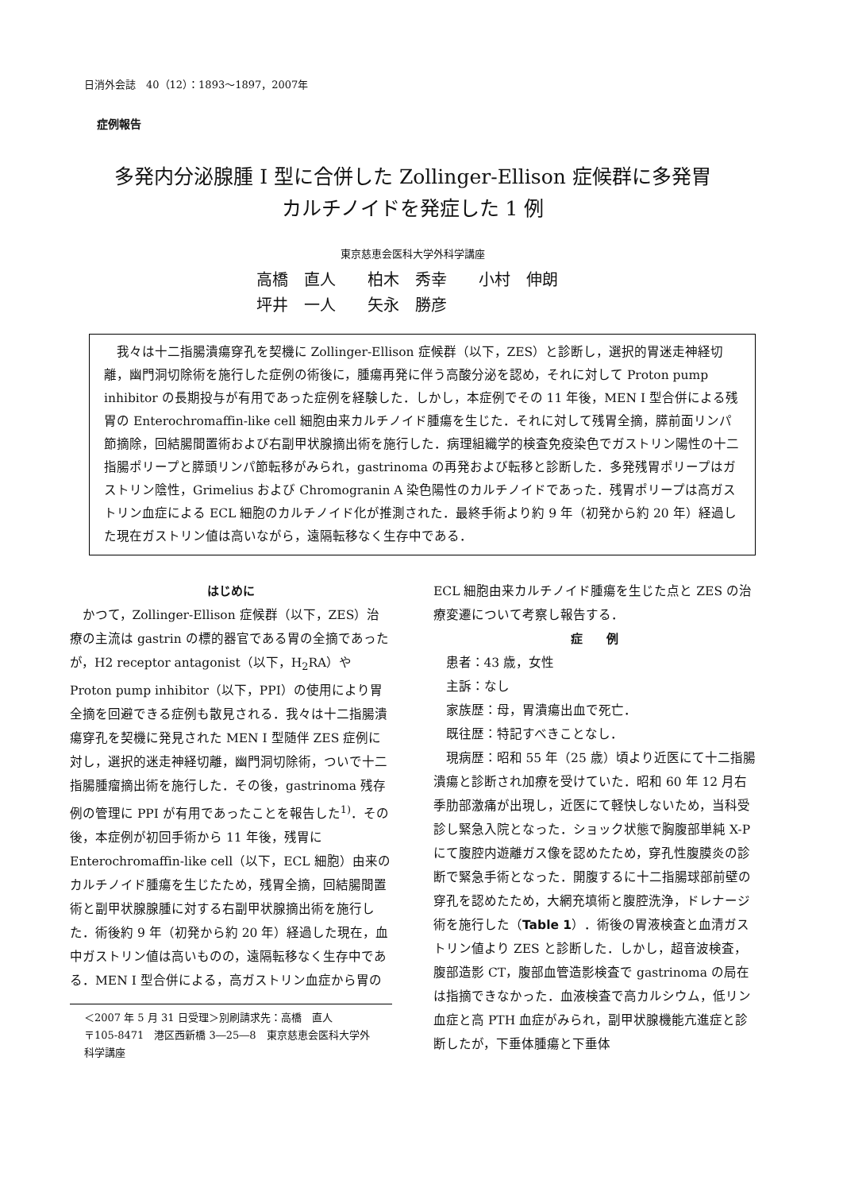日消外会誌　40（12）：1893～1897，2007年
症例報告
多発内分泌腺腫 I 型に合併した Zollinger-Ellison 症候群に多発胃
カルチノイドを発症した 1 例
東京慈恵会医科大学外科学講座
高橋　直人　　柏木　秀幸　　小村　伸朗
坪井　一人　　矢永　勝彦
我々は十二指腸潰瘍穿孔を契機に Zollinger-Ellison 症候群（以下，ZES）と診断し，選択的胃迷走神経切離，幽門洞切除術を施行した症例の術後に，腫瘍再発に伴う高酸分泌を認め，それに対して Proton pump inhibitor の長期投与が有用であった症例を経験した．しかし，本症例でその 11 年後，MEN I 型合併による残胃の Enterochromaffin-like cell 細胞由来カルチノイド腫瘍を生じた．それに対して残胃全摘，膵前面リンパ節摘除，回結腸間置術および右副甲状腺摘出術を施行した．病理組織学的検査免疫染色でガストリン陽性の十二指腸ポリープと膵頭リンパ節転移がみられ，gastrinoma の再発および転移と診断した．多発残胃ポリープはガストリン陰性，Grimelius および Chromogranin A 染色陽性のカルチノイドであった．残胃ポリープは高ガストリン血症による ECL 細胞のカルチノイド化が推測された．最終手術より約 9 年（初発から約 20 年）経過した現在ガストリン値は高いながら，遠隔転移なく生存中である．
はじめに
かつて，Zollinger-Ellison 症候群（以下，ZES）治療の主流は gastrin の標的器官である胃の全摘であったが，H2 receptor antagonist（以下，H<sub>2</sub>RA）や Proton pump inhibitor（以下，PPI）の使用により胃全摘を回避できる症例も散見される．我々は十二指腸潰瘍穿孔を契機に発見された MEN I 型随伴 ZES 症例に対し，選択的迷走神経切離，幽門洞切除術，ついで十二指腸腫瘤摘出術を施行した．その後，gastrinoma 残存例の管理に PPI が有用であったことを報告した<sup>1)</sup>．その後，本症例が初回手術から 11 年後，残胃に Enterochromaffin-like cell（以下，ECL 細胞）由来のカルチノイド腫瘍を生じたため，残胃全摘，回結腸間置術と副甲状腺腺腫に対する右副甲状腺摘出術を施行した．術後約 9 年（初発から約 20 年）経過した現在，血中ガストリン値は高いものの，遠隔転移なく生存中である．MEN I 型合併による，高ガストリン血症から胃の
＜2007 年 5 月 31 日受理＞別刷請求先：高橋　直人
〒105-8471　港区西新橋 3―25―8　東京慈恵会医科大学外科学講座
ECL 細胞由来カルチノイド腫瘍を生じた点と ZES の治療変遷について考察し報告する．
症　　例
患者：43 歳，女性
主訴：なし
家族歴：母，胃潰瘍出血で死亡．
既往歴：特記すべきことなし．
現病歴：昭和 55 年（25 歳）頃より近医にて十二指腸潰瘍と診断され加療を受けていた．昭和 60 年 12 月右季肋部激痛が出現し，近医にて軽快しないため，当科受診し緊急入院となった．ショック状態で胸腹部単純 X-P にて腹腔内遊離ガス像を認めたため，穿孔性腹膜炎の診断で緊急手術となった．開腹するに十二指腸球部前壁の穿孔を認めたため，大網充填術と腹腔洗浄，ドレナージ術を施行した（Table 1）．術後の胃液検査と血清ガストリン値より ZES と診断した．しかし，超音波検査，腹部造影 CT，腹部血管造影検査で gastrinoma の局在は指摘できなかった．血液検査で高カルシウム，低リン血症と高 PTH 血症がみられ，副甲状腺機能亢進症と診断したが，下垂体腫瘍と下垂体